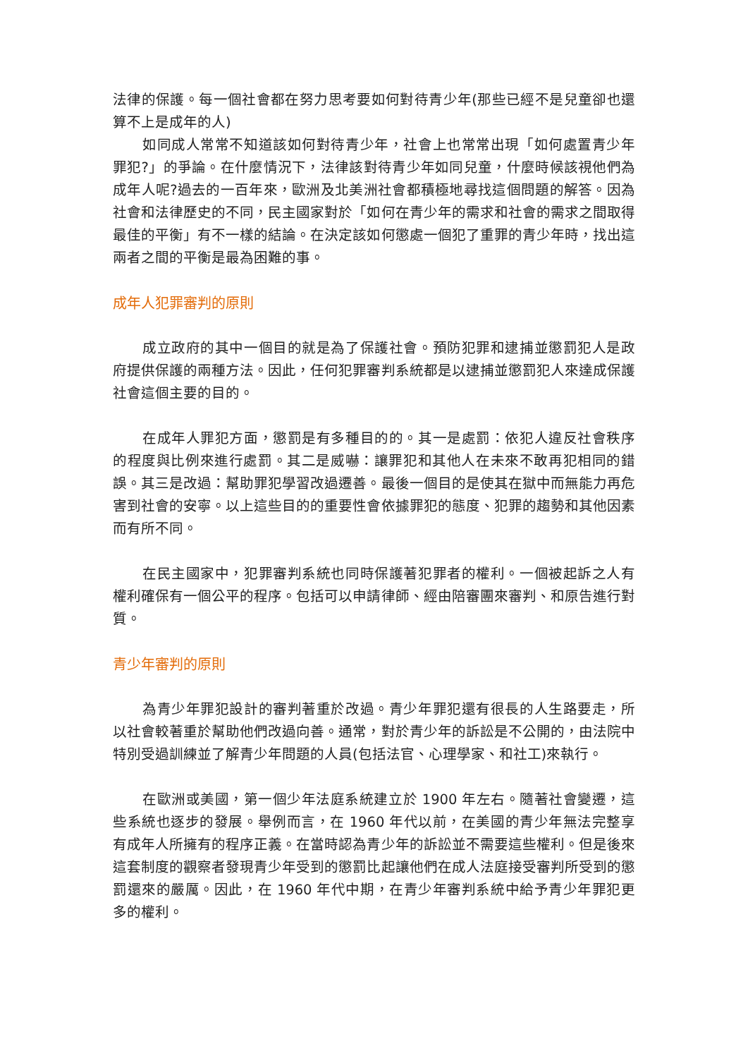法律的保護。每一個社會都在努力思考要如何對待青少年(那些已經不是兒童卻也還算不上是成年的人)
如同成人常常不知道該如何對待青少年，社會上也常常出現「如何處置青少年罪犯?」的爭論。在什麼情況下，法律該對待青少年如同兒童，什麼時候該視他們為成年人呢?過去的一百年來，歐洲及北美洲社會都積極地尋找這個問題的解答。因為社會和法律歷史的不同，民主國家對於「如何在青少年的需求和社會的需求之間取得最佳的平衡」有不一樣的結論。在決定該如何懲處一個犯了重罪的青少年時，找出這兩者之間的平衡是最為困難的事。
成年人犯罪審判的原則
成立政府的其中一個目的就是為了保護社會。預防犯罪和逮捕並懲罰犯人是政府提供保護的兩種方法。因此，任何犯罪審判系統都是以逮捕並懲罰犯人來達成保護社會這個主要的目的。
在成年人罪犯方面，懲罰是有多種目的的。其一是處罰：依犯人違反社會秩序的程度與比例來進行處罰。其二是威嚇：讓罪犯和其他人在未來不敢再犯相同的錯誤。其三是改過：幫助罪犯學習改過遷善。最後一個目的是使其在獄中而無能力再危害到社會的安寧。以上這些目的的重要性會依據罪犯的態度、犯罪的趨勢和其他因素而有所不同。
在民主國家中，犯罪審判系統也同時保護著犯罪者的權利。一個被起訴之人有權利確保有一個公平的程序。包括可以申請律師、經由陪審團來審判、和原告進行對質。
青少年審判的原則
為青少年罪犯設計的審判著重於改過。青少年罪犯還有很長的人生路要走，所以社會較著重於幫助他們改過向善。通常，對於青少年的訴訟是不公開的，由法院中特別受過訓練並了解青少年問題的人員(包括法官、心理學家、和社工)來執行。
在歐洲或美國，第一個少年法庭系統建立於 1900 年左右。隨著社會變遷，這些系統也逐步的發展。舉例而言，在 1960 年代以前，在美國的青少年無法完整享有成年人所擁有的程序正義。在當時認為青少年的訴訟並不需要這些權利。但是後來這套制度的觀察者發現青少年受到的懲罰比起讓他們在成人法庭接受審判所受到的懲罰還來的嚴厲。因此，在 1960 年代中期，在青少年審判系統中給予青少年罪犯更多的權利。